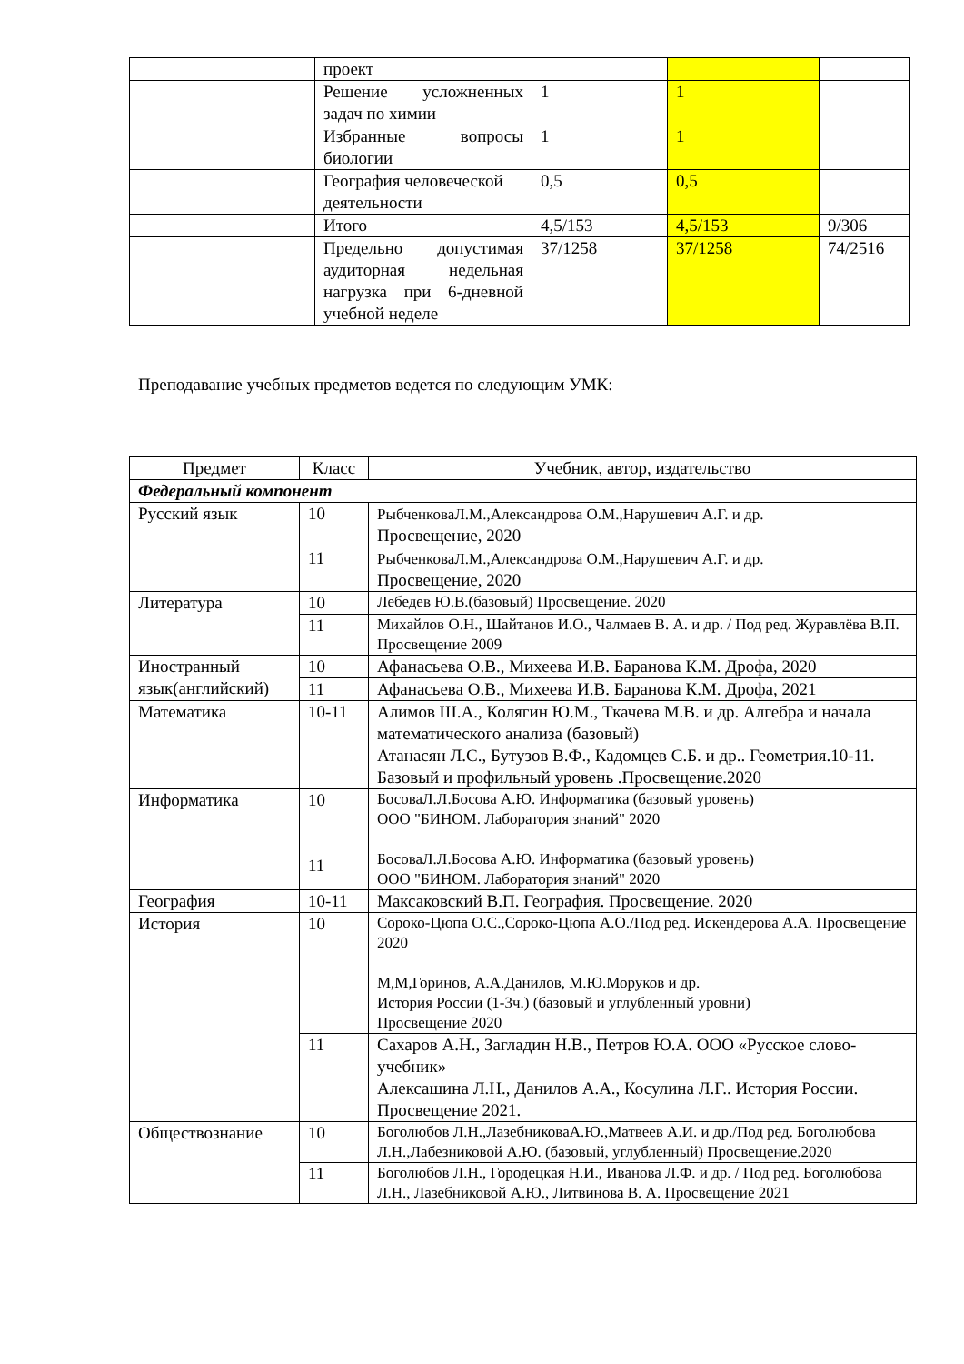| | проект | | | |
| | Решение усложненных задач по химии | 1 | 1 | |
| | Избранные вопросы биологии | 1 | 1 | |
| | География человеческой деятельности | 0,5 | 0,5 | |
| | Итого | 4,5/153 | 4,5/153 | 9/306 |
| | Предельно допустимая аудиторная недельная нагрузка при 6-дневной учебной неделе | 37/1258 | 37/1258 | 74/2516 |
Преподавание учебных предметов ведется по следующим УМК:
| Предмет | Класс | Учебник, автор, издательство |
| --- | --- | --- |
| Федеральный компонент | | |
| Русский язык | 10 | РыбченковаЛ.М.,Александрова О.М.,Нарушевич А.Г. и др. Просвещение, 2020 |
| | 11 | РыбченковаЛ.М.,Александрова О.М.,Нарушевич А.Г. и др. Просвещение, 2020 |
| Литература | 10 | Лебедев Ю.В.(базовый) Просвещение. 2020 |
| | 11 | Михайлов О.Н., Шайтанов И.О., Чалмаев В. А. и др. / Под ред. Журавлёва В.П. Просвещение 2009 |
| Иностранный язык(английский) | 10 | Афанасьева О.В., Михеева И.В. Баранова К.М. Дрофа, 2020 |
| | 11 | Афанасьева О.В., Михеева И.В. Баранова К.М. Дрофа, 2021 |
| Математика | 10-11 | Алимов Ш.А., Колягин Ю.М., Ткачева М.В. и др. Алгебра и начала математического анализа (базовый) Атанасян Л.С., Бутузов В.Ф., Кадомцев С.Б. и др.. Геометрия.10-11. Базовый и профильный уровень .Просвещение.2020 |
| Информатика | 10 11 | БосоваЛ.Л.Босова А.Ю. Информатика (базовый уровень) ООО "БИНОМ. Лаборатория знаний" 2020 БосоваЛ.Л.Босова А.Ю. Информатика (базовый уровень) ООО "БИНОМ. Лаборатория знаний" 2020 |
| География | 10-11 | Максаковский В.П. География. Просвещение. 2020 |
| История | 10 | Сороко-Цюпа О.С.,Сороко-Цюпа А.О./Под ред. Искендерова А.А. Просвещение 2020 М,М,Горинов, А.А.Данилов, М.Ю.Моруков и др. История России (1-3ч.) (базовый и углубленный уровни) Просвещение 2020 |
| | 11 | Сахаров А.Н., Загладин Н.В., Петров Ю.А. ООО «Русское слово- учебник» Алексашина Л.Н., Данилов А.А., Косулина Л.Г.. История России. Просвещение 2021. |
| Обществознание | 10 | Боголюбов Л.Н.,ЛазебниковаА.Ю.,Матвеев А.И. и др./Под ред. Боголюбова Л.Н.,Лабезниковой А.Ю. (базовый, углубленный) Просвещение.2020 |
| | 11 | Боголюбов Л.Н., Городецкая Н.И., Иванова Л.Ф. и др. / Под ред. Боголюбова Л.Н., Лазебниковой А.Ю., Литвинова В. А. Просвещение 2021 |